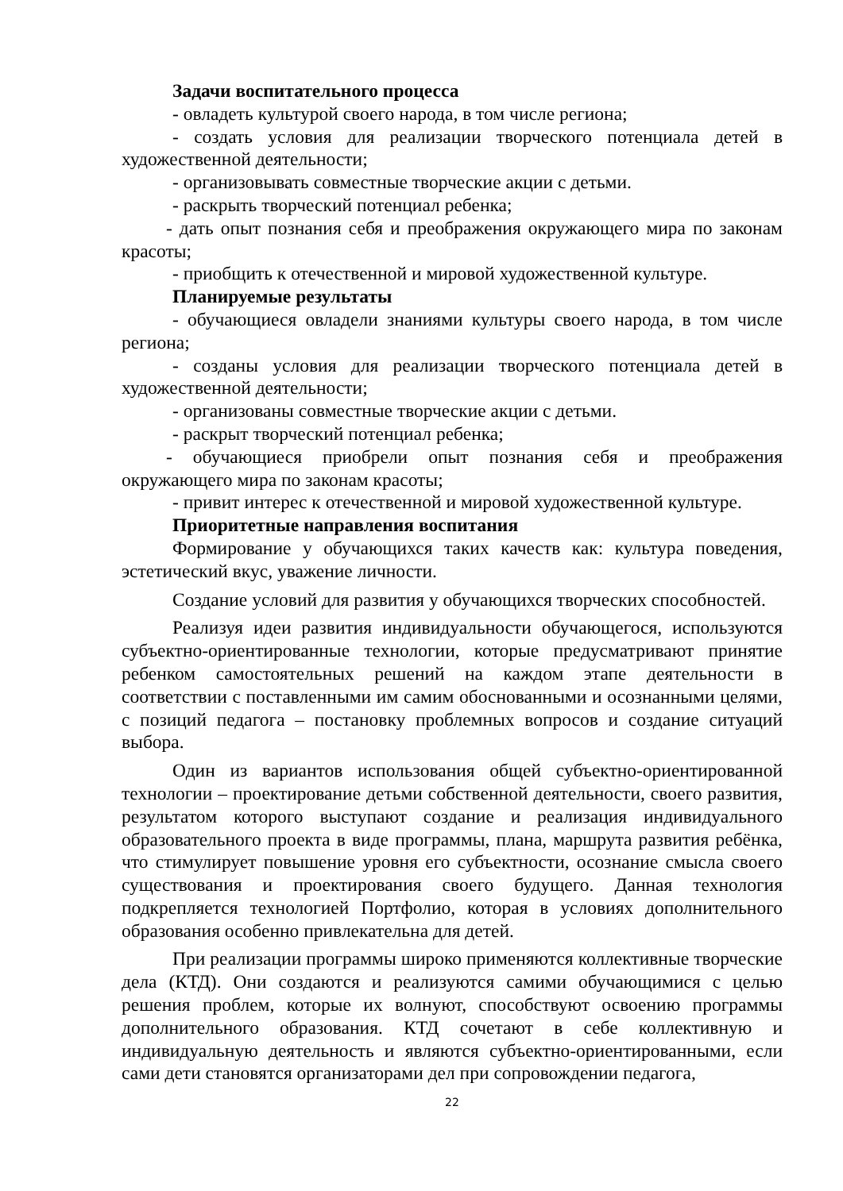Задачи воспитательного процесса
- овладеть культурой своего народа, в том числе региона;
- создать условия для реализации творческого потенциала детей в художественной деятельности;
- организовывать совместные творческие акции с детьми.
- раскрыть творческий потенциал ребенка;
- дать опыт познания себя и преображения окружающего мира по законам красоты;
- приобщить к отечественной и мировой художественной культуре.
Планируемые результаты
- обучающиеся овладели знаниями культуры своего народа, в том числе региона;
- созданы условия для реализации творческого потенциала детей в художественной деятельности;
- организованы совместные творческие акции с детьми.
- раскрыт творческий потенциал ребенка;
- обучающиеся приобрели опыт познания себя и преображения окружающего мира по законам красоты;
- привит интерес к отечественной и мировой художественной культуре.
Приоритетные направления воспитания
Формирование у обучающихся таких качеств как: культура поведения, эстетический вкус, уважение личности.
Создание условий для развития у обучающихся творческих способностей.
Реализуя идеи развития индивидуальности обучающегося, используются субъектно-ориентированные технологии, которые предусматривают принятие ребенком самостоятельных решений на каждом этапе деятельности в соответствии с поставленными им самим обоснованными и осознанными целями, с позиций педагога – постановку проблемных вопросов и создание ситуаций выбора.
Один из вариантов использования общей субъектно-ориентированной технологии – проектирование детьми собственной деятельности, своего развития, результатом которого выступают создание и реализация индивидуального образовательного проекта в виде программы, плана, маршрута развития ребёнка, что стимулирует повышение уровня его субъектности, осознание смысла своего существования и проектирования своего будущего. Данная технология подкрепляется технологией Портфолио, которая в условиях дополнительного образования особенно привлекательна для детей.
При реализации программы широко применяются коллективные творческие дела (КТД). Они создаются и реализуются самими обучающимися с целью решения проблем, которые их волнуют, способствуют освоению программы дополнительного образования. КТД сочетают в себе коллективную и индивидуальную деятельность и являются субъектно-ориентированными, если сами дети становятся организаторами дел при сопровождении педагога,
22